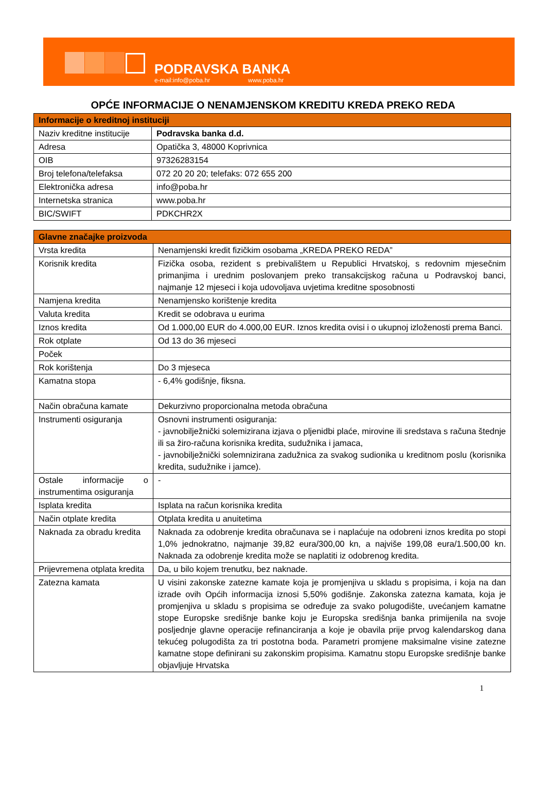PODRAVSKA BANKA
e-mail:info@poba.hr www.poba.hr
OPĆE INFORMACIJE O NENAMJENSKOM KREDITU KREDA PREKO REDA
| Informacije o kreditnoj instituciji | |
| --- | --- |
| Naziv kreditne institucije | Podravska banka d.d. |
| Adresa | Opatička 3, 48000 Koprivnica |
| OIB | 97326283154 |
| Broj telefona/telefaksa | 072 20 20 20; telefaks: 072 655 200 |
| Elektronička adresa | info@poba.hr |
| Internetska stranica | www.poba.hr |
| BIC/SWIFT | PDKCHR2X |
| Glavne značajke proizvoda | |
| --- | --- |
| Vrsta kredita | Nenamjenski kredit fizičkim osobama „KREDA PREKO REDA” |
| Korisnik kredita | Fizička osoba, rezident s prebivalištem u Republici Hrvatskoj, s redovnim mjesečnim primanjima i urednim poslovanjem preko transakcijskog računa u Podravskoj banci, najmanje 12 mjeseci i koja udovoljava uvjetima kreditne sposobnosti |
| Namjena kredita | Nenamjensko korištenje kredita |
| Valuta kredita | Kredit se odobrava u eurima |
| Iznos kredita | Od 1.000,00 EUR do 4.000,00 EUR. Iznos kredita ovisi i o ukupnoj izloženosti prema Banci. |
| Rok otplate | Od 13 do 36 mjeseci |
| Poček | |
| Rok korištenja | Do 3 mjeseca |
| Kamatna stopa | - 6,4% godišnje, fiksna. |
| Način obračuna kamate | Dekurzivno proporcionalna metoda obračuna |
| Instrumenti osiguranja | Osnovni instrumenti osiguranja: - javnobilježnički solemizirana izjava o pljenidbi plaće, mirovine ili sredstava s računa štednje ili sa žiro-računa korisnika kredita, sudužnika i jamaca, - javnobilježnički solemnizirana zadužnica za svakog sudionika u kreditnom poslu (korisnika kredita, sudužnike i jamce). |
| Ostale informacije o instrumentima osiguranja | - |
| Isplata kredita | Isplata na račun korisnika kredita |
| Način otplate kredita | Otplata kredita u anuitetima |
| Naknada za obradu kredita | Naknada za odobrenje kredita obračunava se i naplaćuje na odobreni iznos kredita po stopi 1,0% jednokratno, najmanje 39,82 eura/300,00 kn, a najviše 199,08 eura/1.500,00 kn. Naknada za odobrenje kredita može se naplatiti iz odobrenog kredita. |
| Prijevremena otplata kredita | Da, u bilo kojem trenutku, bez naknade. |
| Zatezna kamata | U visini zakonske zatezne kamate koja je promjenjiva u skladu s propisima, i koja na dan izrade ovih Općih informacija iznosi 5,50% godišnje. Zakonska zatezna kamata, koja je promjenjiva u skladu s propisima se određuje za svako polugodište, uvećanjem kamatne stope Europske središnje banke koju je Europska središnja banka primijenila na svoje posljednje glavne operacije refinanciranja a koje je obavila prije prvog kalendarskog dana tekućeg polugodišta za tri postotna boda. Parametri promjene maksimalne visine zatezne kamatne stope definirani su zakonskim propisima. Kamatnu stopu Europske središnje banke objavljuje Hrvatska |
1